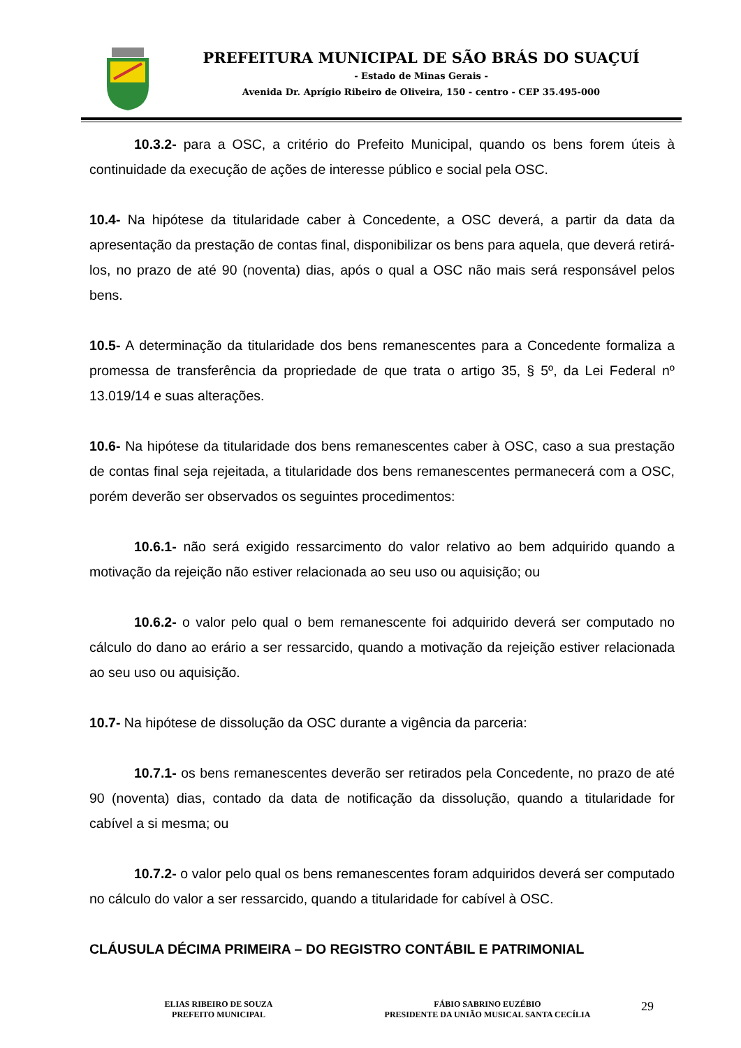PREFEITURA MUNICIPAL DE SÃO BRÁS DO SUAÇUÍ
- Estado de Minas Gerais -
Avenida Dr. Aprígio Ribeiro de Oliveira, 150 - centro - CEP 35.495-000
10.3.2- para a OSC, a critério do Prefeito Municipal, quando os bens forem úteis à continuidade da execução de ações de interesse público e social pela OSC.
10.4- Na hipótese da titularidade caber à Concedente, a OSC deverá, a partir da data da apresentação da prestação de contas final, disponibilizar os bens para aquela, que deverá retirá-los, no prazo de até 90 (noventa) dias, após o qual a OSC não mais será responsável pelos bens.
10.5- A determinação da titularidade dos bens remanescentes para a Concedente formaliza a promessa de transferência da propriedade de que trata o artigo 35, § 5º, da Lei Federal nº 13.019/14 e suas alterações.
10.6- Na hipótese da titularidade dos bens remanescentes caber à OSC, caso a sua prestação de contas final seja rejeitada, a titularidade dos bens remanescentes permanecerá com a OSC, porém deverão ser observados os seguintes procedimentos:
10.6.1- não será exigido ressarcimento do valor relativo ao bem adquirido quando a motivação da rejeição não estiver relacionada ao seu uso ou aquisição; ou
10.6.2- o valor pelo qual o bem remanescente foi adquirido deverá ser computado no cálculo do dano ao erário a ser ressarcido, quando a motivação da rejeição estiver relacionada ao seu uso ou aquisição.
10.7- Na hipótese de dissolução da OSC durante a vigência da parceria:
10.7.1- os bens remanescentes deverão ser retirados pela Concedente, no prazo de até 90 (noventa) dias, contado da data de notificação da dissolução, quando a titularidade for cabível a si mesma; ou
10.7.2- o valor pelo qual os bens remanescentes foram adquiridos deverá ser computado no cálculo do valor a ser ressarcido, quando a titularidade for cabível à OSC.
CLÁUSULA DÉCIMA PRIMEIRA – DO REGISTRO CONTÁBIL E PATRIMONIAL
ELIAS RIBEIRO DE SOUZA
PREFEITO MUNICIPAL
FÁBIO SABRINO EUZÉBIO
PRESIDENTE DA UNIÃO MUSICAL SANTA CECÍLIA
29